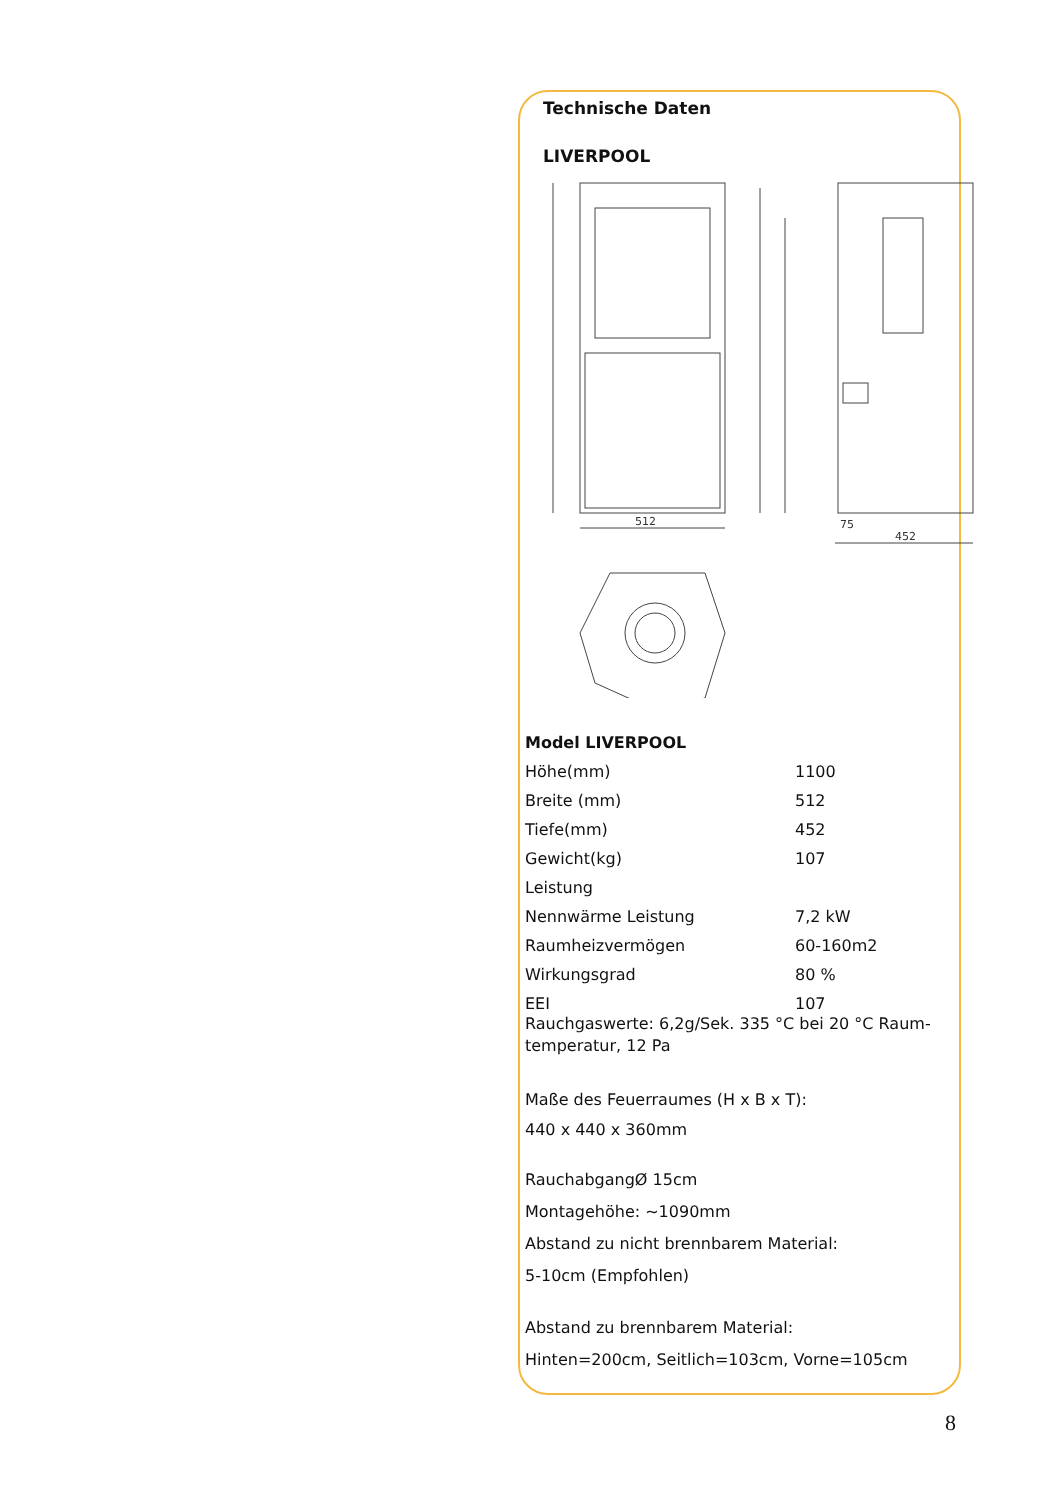Technische Daten
LIVERPOOL
512
452
75
| Model LIVERPOOL | |
| Höhe(mm) | 1100 |
| Breite (mm) | 512 |
| Tiefe(mm) | 452 |
| Gewicht(kg) | 107 |
| Leistung | |
| Nennwärme Leistung | 7,2 kW |
| Raumheizvermögen | 60-160m2 |
| Wirkungsgrad | 80 % |
| EEI | 107 |
Rauchgaswerte: 6,2g/Sek. 335 °C bei 20 °C Raum-temperatur, 12 Pa
Maße des Feuerraumes (H x B x T):
440 x 440 x 360mm
RauchabgangØ 15cm
Montagehöhe: ~1090mm
Abstand zu nicht brennbarem Material:
5-10cm (Empfohlen)
Abstand zu brennbarem Material:
Hinten=200cm, Seitlich=103cm, Vorne=105cm
8